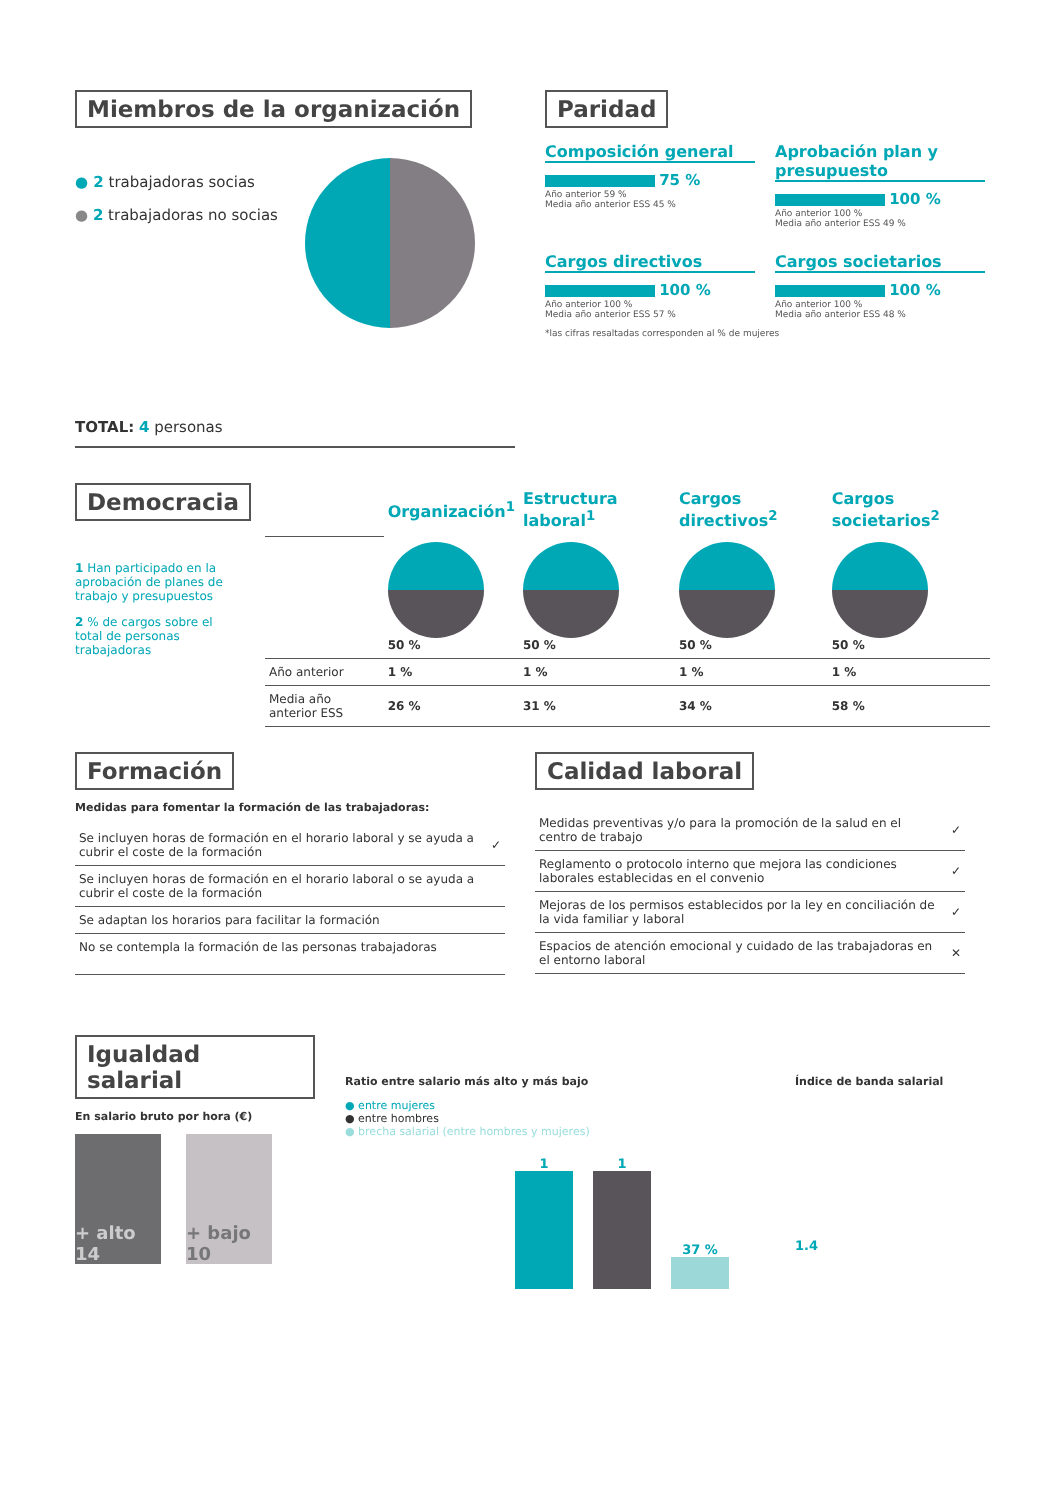Miembros de la organización
● 2 trabajadoras socias
● 2 trabajadoras no socias
TOTAL: 4 personas
Paridad
Composición general
75 %
Año anterior 59 %
Media año anterior ESS 45 %
Aprobación plan y presupuesto
100 %
Año anterior 100 %
Media año anterior ESS 49 %
Cargos directivos
100 %
Año anterior 100 %
Media año anterior ESS 57 %
Cargos societarios
100 %
Año anterior 100 %
Media año anterior ESS 48 %
*las cifras resaltadas corresponden al % de mujeres
Democracia
1 Han participado en la aprobación de planes de trabajo y presupuestos
2 % de cargos sobre el total de personas trabajadoras
| | Organización<sup>1</sup> | Estructura laboral<sup>1</sup> | Cargos directivos<sup>2</sup> | Cargos societarios<sup>2</sup> |
| | 50 % | 50 % | 50 % | 50 % |
| Año anterior | 1 % | 1 % | 1 % | 1 % |
| Media año anterior ESS | 26 % | 31 % | 34 % | 58 % |
Formación
Medidas para fomentar la formación de las trabajadoras:
| Se incluyen horas de formación en el horario laboral y se ayuda a cubrir el coste de la formación | ✓ |
| Se incluyen horas de formación en el horario laboral o se ayuda a cubrir el coste de la formación | |
| Se adaptan los horarios para facilitar la formación | |
| No se contempla la formación de las personas trabajadoras | |
Calidad laboral
| Medidas preventivas y/o para la promoción de la salud en el centro de trabajo | ✓ |
| Reglamento o protocolo interno que mejora las condiciones laborales establecidas en el convenio | ✓ |
| Mejoras de los permisos establecidos por la ley en conciliación de la vida familiar y laboral | ✓ |
| Espacios de atención emocional y cuidado de las trabajadoras en el entorno laboral | ✕ |
Igualdad salarial
En salario bruto por hora (€)
+ alto
14
+ bajo
10
Ratio entre salario más alto y más bajo
● entre mujeres
● entre hombres
● brecha salarial (entre hombres y mujeres)
1
1
37 %
Índice de banda salarial
1.4